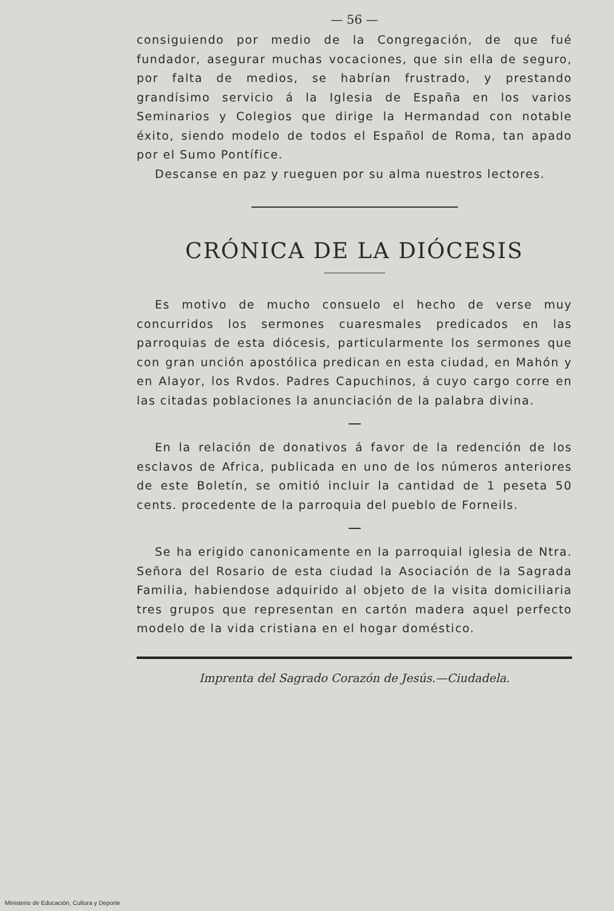— 56 —
consiguiendo por medio de la Congregación, de que fué fundador, asegurar muchas vocaciones, que sin ella de seguro, por falta de medios, se habrían frustrado, y prestando grandísimo servicio á la Iglesia de España en los varios Seminarios y Colegios que dirige la Hermandad con notable éxito, siendo modelo de todos el Español de Roma, tan apado por el Sumo Pontífice.
Descanse en paz y rueguen por su alma nuestros lectores.
CRÓNICA DE LA DIÓCESIS
Es motivo de mucho consuelo el hecho de verse muy concurridos los sermones cuaresmales predicados en las parroquias de esta diócesis, particularmente los sermones que con gran unción apostólica predican en esta ciudad, en Mahón y en Alayor, los Rvdos. Padres Capuchinos, á cuyo cargo corre en las citadas poblaciones la anunciación de la palabra divina.
En la relación de donativos á favor de la redención de los esclavos de Africa, publicada en uno de los números anteriores de este Boletín, se omitió incluir la cantidad de 1 peseta 50 cents. procedente de la parroquia del pueblo de Forneils.
Se ha erigido canonicamente en la parroquial iglesia de Ntra. Señora del Rosario de esta ciudad la Asociación de la Sagrada Familia, habiendose adquirido al objeto de la visita domiciliaria tres grupos que representan en cartón madera aquel perfecto modelo de la vida cristiana en el hogar doméstico.
Imprenta del Sagrado Corazón de Jesús.—Ciudadela.
Ministerio de Educación, Cultura y Deporte